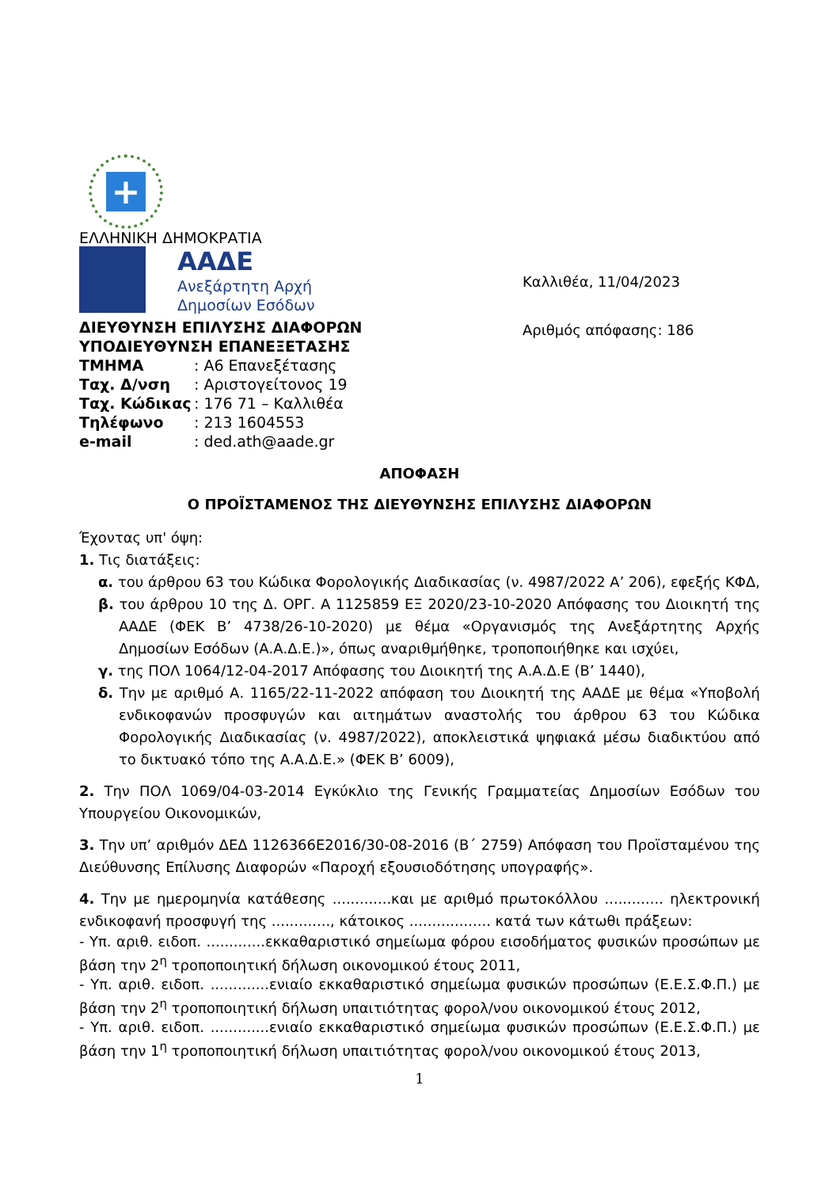+
ΕΛΛΗΝΙΚΗ ΔΗΜΟΚΡΑΤΙΑ
ΑΑΔΕ
Ανεξάρτητη Αρχή
Δημοσίων Εσόδων
ΔΙΕΥΘΥΝΣΗ ΕΠΙΛΥΣΗΣ ΔΙΑΦΟΡΩΝ
ΥΠΟΔΙΕΥΘΥΝΣΗ ΕΠΑΝΕΞΕΤΑΣΗΣ
| ΤΜΗΜΑ | : Α6 Επανεξέτασης |
| Ταχ. Δ/νση | : Αριστογείτονος 19 |
| Ταχ. Κώδικας | : 176 71 – Καλλιθέα |
| Τηλέφωνο | : 213 1604553 |
| e-mail | : ded.ath@aade.gr |
Καλλιθέα, 11/04/2023
Αριθμός απόφασης: 186
ΑΠΟΦΑΣΗ
Ο ΠΡΟΪΣΤΑΜΕΝΟΣ ΤΗΣ ΔΙΕΥΘΥΝΣΗΣ ΕΠΙΛΥΣΗΣ ΔΙΑΦΟΡΩΝ
Έχοντας υπ' όψη:
1. Τις διατάξεις:
α. του άρθρου 63 του Κώδικα Φορολογικής Διαδικασίας (ν. 4987/2022 Α’ 206), εφεξής ΚΦΔ,
β. του άρθρου 10 της Δ. ΟΡΓ. Α 1125859 ΕΞ 2020/23-10-2020 Απόφασης του Διοικητή της ΑΑΔΕ (ΦΕΚ Β’ 4738/26-10-2020) με θέμα «Οργανισμός της Ανεξάρτητης Αρχής Δημοσίων Εσόδων (Α.Α.Δ.Ε.)», όπως αναριθμήθηκε, τροποποιήθηκε και ισχύει,
γ. της ΠΟΛ 1064/12-04-2017 Απόφασης του Διοικητή της Α.Α.Δ.Ε (Β’ 1440),
δ. Την με αριθμό Α. 1165/22-11-2022 απόφαση του Διοικητή της ΑΑΔΕ με θέμα «Υποβολή ενδικοφανών προσφυγών και αιτημάτων αναστολής του άρθρου 63 του Κώδικα Φορολογικής Διαδικασίας (ν. 4987/2022), αποκλειστικά ψηφιακά μέσω διαδικτύου από το δικτυακό τόπο της Α.Α.Δ.Ε.» (ΦΕΚ Β’ 6009),
2. Την ΠΟΛ 1069/04-03-2014 Εγκύκλιο της Γενικής Γραμματείας Δημοσίων Εσόδων του Υπουργείου Οικονομικών,
3. Την υπ’ αριθμόν ΔΕΔ 1126366Ε2016/30-08-2016 (Β΄ 2759) Απόφαση του Προϊσταμένου της Διεύθυνσης Επίλυσης Διαφορών «Παροχή εξουσιοδότησης υπογραφής».
4. Την με ημερομηνία κατάθεσης .............και με αριθμό πρωτοκόλλου ............. ηλεκτρονική ενδικοφανή προσφυγή της ............., κάτοικος .................. κατά των κάτωθι πράξεων:
- Υπ. αριθ. ειδοπ. .............εκκαθαριστικό σημείωμα φόρου εισοδήματος φυσικών προσώπων με βάση την 2<sup>η</sup> τροποποιητική δήλωση οικονομικού έτους 2011,
- Υπ. αριθ. ειδοπ. .............ενιαίο εκκαθαριστικό σημείωμα φυσικών προσώπων (Ε.Ε.Σ.Φ.Π.) με βάση την 2<sup>η</sup> τροποποιητική δήλωση υπαιτιότητας φορολ/νου οικονομικού έτους 2012,
- Υπ. αριθ. ειδοπ. .............ενιαίο εκκαθαριστικό σημείωμα φυσικών προσώπων (Ε.Ε.Σ.Φ.Π.) με βάση την 1<sup>η</sup> τροποποιητική δήλωση υπαιτιότητας φορολ/νου οικονομικού έτους 2013,
1